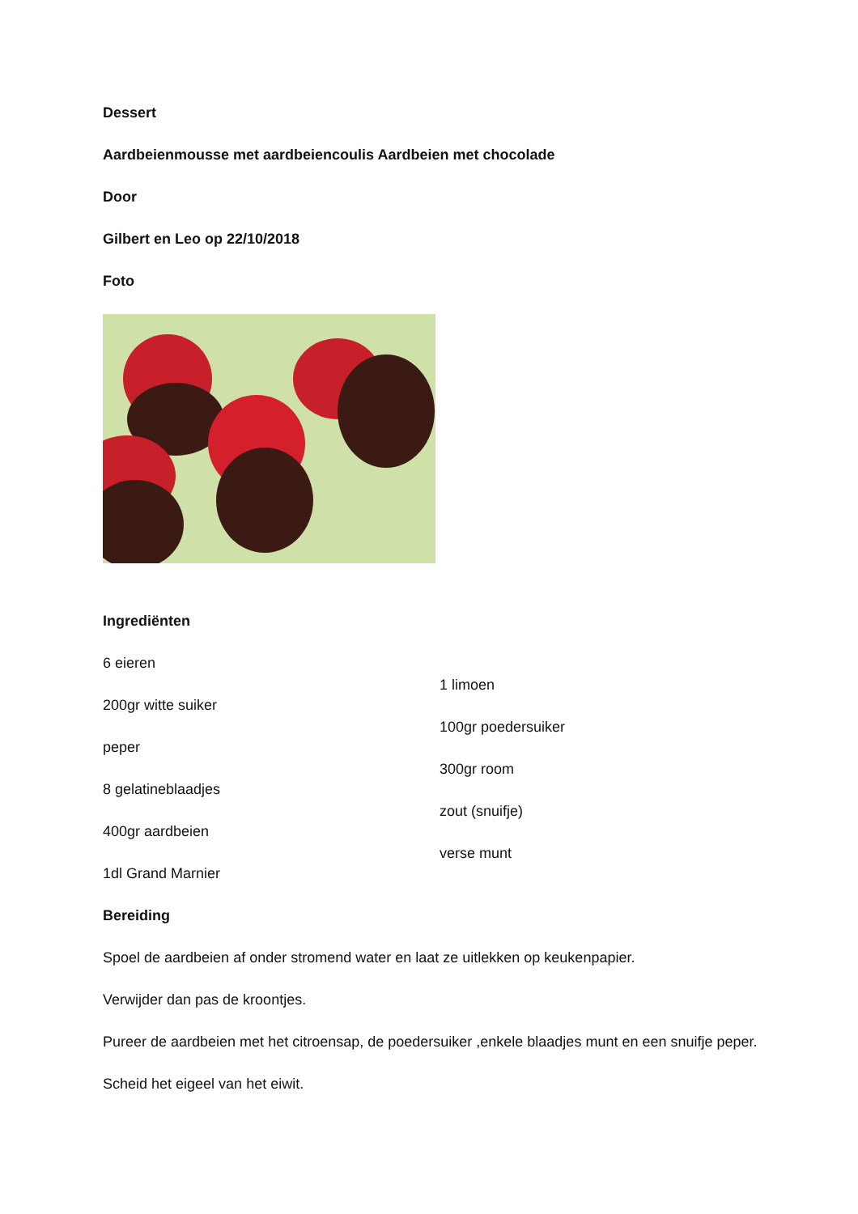Dessert
Aardbeienmousse met aardbeiencoulis Aardbeien met chocolade
Door
Gilbert en Leo op 22/10/2018
Foto
Ingrediënten
6 eieren
200gr witte suiker
peper
8 gelatineblaadjes
400gr aardbeien
1dl Grand Marnier
1 limoen
100gr poedersuiker
300gr room
zout (snuifje)
verse munt
Bereiding
Spoel de aardbeien af onder stromend water en laat ze uitlekken op keukenpapier.
Verwijder dan pas de kroontjes.
Pureer de aardbeien met het citroensap, de poedersuiker ,enkele blaadjes munt en een snuifje peper.
Scheid het eigeel van het eiwit.